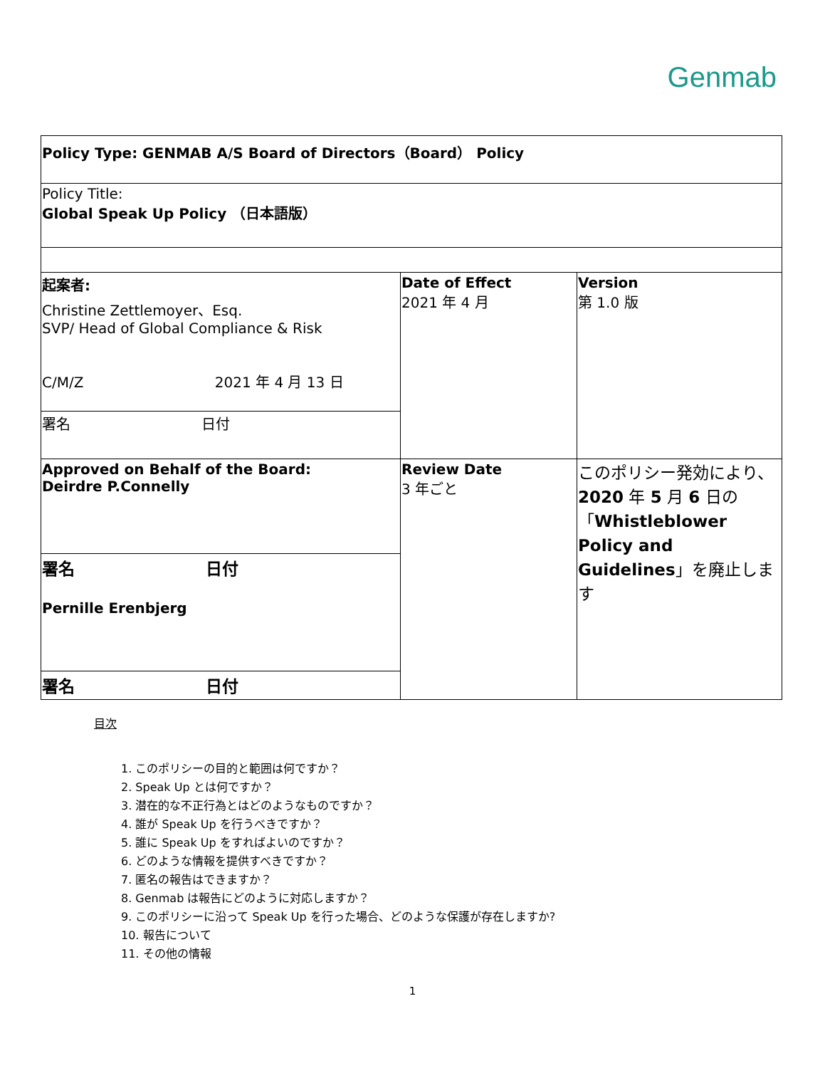Genmab
| Policy Type: GENMAB A/S Board of Directors（Board） Policy | | |
| Policy Title: Global Speak Up Policy （日本語版） | | |
| 起案者: Christine Zettlemoyer、Esq. SVP/ Head of Global Compliance & Risk C/M/Z 2021 年 4 月 13 日 | Date of Effect 2021 年 4 月 | Version 第 1.0 版 |
| 署名 日付 | | |
| Approved on Behalf of the Board: Deirdre P.Connelly | Review Date 3 年ごと | このポリシー発効により、 2020 年 5 月 6 日の「 Whistleblower Policy and Guidelines 」を廃止します |
| 署名 日付 Pernille Erenbjerg | | |
| 署名 日付 | | |
目次
1. このポリシーの目的と範囲は何ですか？
2. Speak Up とは何ですか？
3. 潜在的な不正行為とはどのようなものですか？
4. 誰が Speak Up を行うべきですか？
5. 誰に Speak Up をすればよいのですか？
6. どのような情報を提供すべきですか？
7. 匿名の報告はできますか？
8. Genmab は報告にどのように対応しますか？
9. このポリシーに沿って Speak Up を行った場合、どのような保護が存在しますか?
10. 報告について
11. その他の情報
1